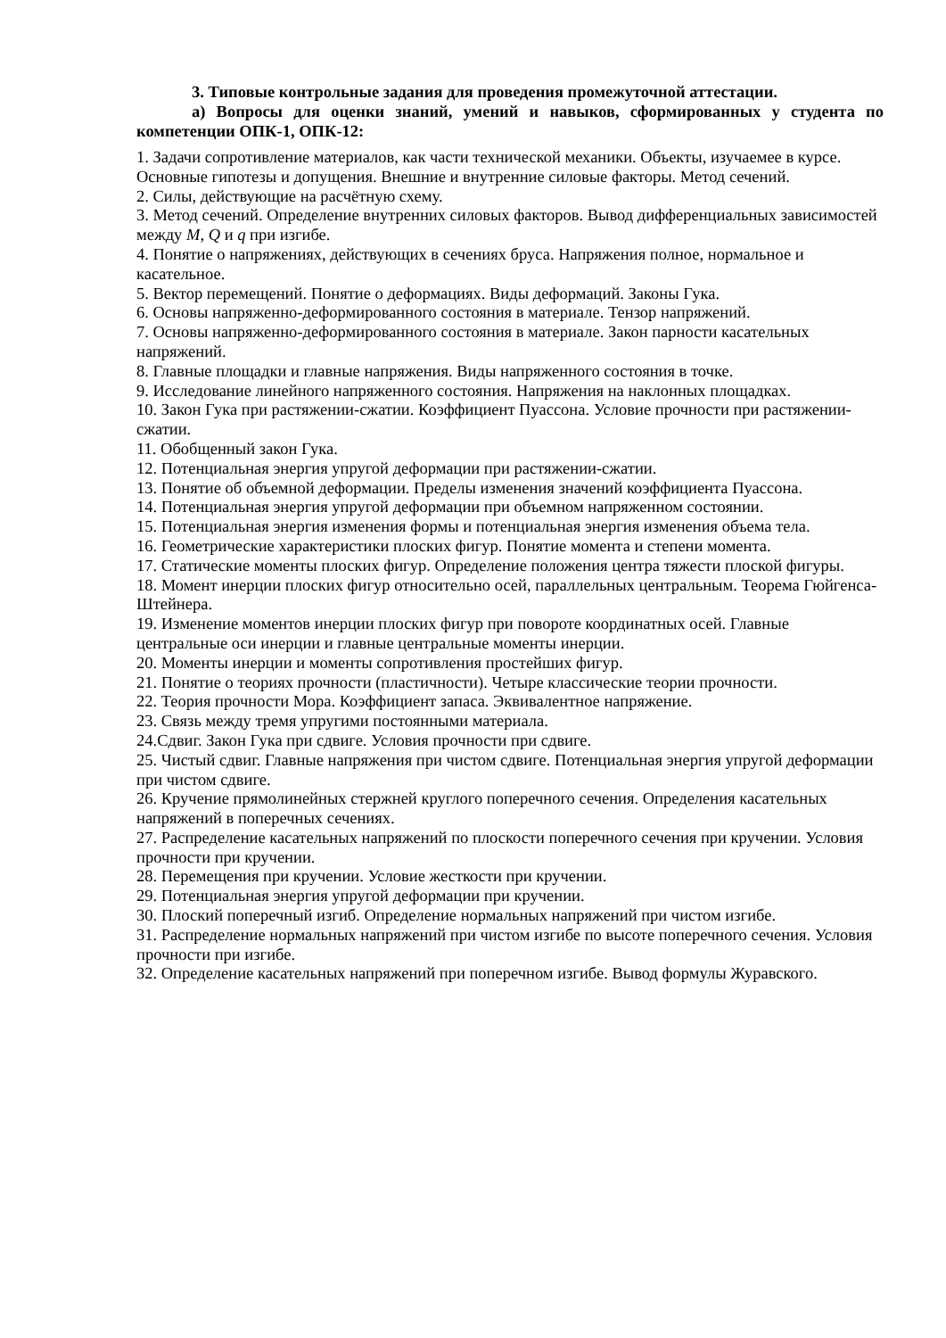3. Типовые контрольные задания для проведения промежуточной аттестации.
а) Вопросы для оценки знаний, умений и навыков, сформированных у студента по компетенции ОПК-1, ОПК-12:
1. Задачи сопротивление материалов, как части технической механики. Объекты, изучаемее в курсе. Основные гипотезы и допущения. Внешние и внутренние силовые факторы. Метод сечений.
2. Силы, действующие на расчётную схему.
3. Метод сечений. Определение внутренних силовых факторов. Вывод дифференциальных зависимостей между M, Q и q при изгибе.
4. Понятие о напряжениях, действующих в сечениях бруса. Напряжения полное, нормальное и касательное.
5. Вектор перемещений. Понятие о деформациях. Виды деформаций. Законы Гука.
6. Основы напряженно-деформированного состояния в материале. Тензор напряжений.
7. Основы напряженно-деформированного состояния в материале. Закон парности касательных напряжений.
8. Главные площадки и главные напряжения. Виды напряженного состояния в точке.
9. Исследование линейного напряженного состояния. Напряжения на наклонных площадках.
10. Закон Гука при растяжении-сжатии. Коэффициент Пуассона. Условие прочности при растяжении-сжатии.
11. Обобщенный закон Гука.
12. Потенциальная энергия упругой деформации при растяжении-сжатии.
13. Понятие об объемной деформации. Пределы изменения значений коэффициента Пуассона.
14. Потенциальная энергия упругой деформации при объемном напряженном состоянии.
15. Потенциальная энергия изменения формы и потенциальная энергия изменения объема тела.
16. Геометрические характеристики плоских фигур. Понятие момента и степени момента.
17. Статические моменты плоских фигур. Определение положения центра тяжести плоской фигуры.
18. Момент инерции плоских фигур относительно осей, параллельных центральным. Теорема Гюйгенса-Штейнера.
19. Изменение моментов инерции плоских фигур при повороте координатных осей. Главные центральные оси инерции и главные центральные моменты инерции.
20. Моменты инерции и моменты сопротивления простейших фигур.
21. Понятие о теориях прочности (пластичности). Четыре классические теории прочности.
22. Теория прочности Мора. Коэффициент запаса. Эквивалентное напряжение.
23. Связь между тремя упругими постоянными материала.
24.Сдвиг. Закон Гука при сдвиге. Условия прочности при сдвиге.
25. Чистый сдвиг. Главные напряжения при чистом сдвиге. Потенциальная энергия упругой деформации при чистом сдвиге.
26. Кручение прямолинейных стержней круглого поперечного сечения. Определения касательных напряжений в поперечных сечениях.
27. Распределение касательных напряжений по плоскости поперечного сечения при кручении. Условия прочности при кручении.
28. Перемещения при кручении. Условие жесткости при кручении.
29. Потенциальная энергия упругой деформации при кручении.
30. Плоский поперечный изгиб. Определение нормальных напряжений при чистом изгибе.
31. Распределение нормальных напряжений при чистом изгибе по высоте поперечного сечения. Условия прочности при изгибе.
32. Определение касательных напряжений при поперечном изгибе. Вывод формулы Журавского.